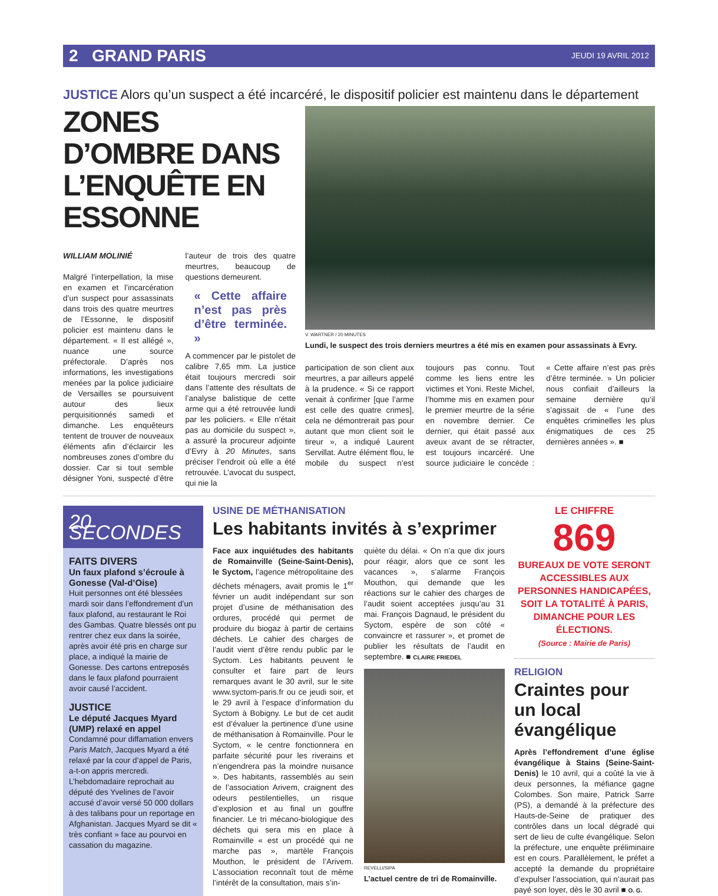2 GRAND PARIS JEUDI 19 AVRIL 2012
JUSTICE Alors qu’un suspect a été incarcéré, le dispositif policier est maintenu dans le département
ZONES D’OMBRE DANS L’ENQUÊTE EN ESSONNE
WILLIAM MOLINIÉ
Malgré l’interpellation, la mise en examen et l’incarcération d’un suspect pour assassinats dans trois des quatre meurtres de l’Essonne, le dispositif policier est maintenu dans le département. « Il est allégé », nuance une source préfectorale. D’après nos informations, les investigations menées par la police judiciaire de Versailles se poursuivent autour des lieux perquisitionnés samedi et dimanche. Les enquêteurs tentent de trouver de nouveaux éléments afin d’éclaircir les nombreuses zones d’ombre du dossier. Car si tout semble désigner Yoni, suspecté d’être l’auteur de trois des quatre meurtres, beaucoup de questions demeurent.
« Cette affaire n’est pas près d’être terminée. »
A commencer par le pistolet de calibre 7,65 mm. La justice était toujours mercredi soir dans l’attente des résultats de l’analyse balistique de cette arme qui a été retrouvée lundi par les policiers. « Elle n’était pas au domicile du suspect », a assuré la procureur adjointe d’Evry à 20 Minutes, sans préciser l’endroit où elle a été retrouvée. L’avocat du suspect, qui nie la
V. WARTNER / 20 MINUTES
Lundi, le suspect des trois derniers meurtres a été mis en examen pour assassinats à Evry.
participation de son client aux meurtres, a par ailleurs appelé à la prudence. « Si ce rapport venait à confirmer [que l’arme est celle des quatre crimes], cela ne démontrerait pas pour autant que mon client soit le tireur », a indiqué Laurent Servillat. Autre élément flou, le mobile du suspect n’est toujours pas connu. Tout comme les liens entre les victimes et Yoni. Reste Michel, l’homme mis en examen pour le premier meurtre de la série en novembre dernier. Ce dernier, qui était passé aux aveux avant de se rétracter, est toujours incarcéré. Une source judiciaire le concède : « Cette affaire n’est pas près d’être terminée. » Un policier nous confiait d’ailleurs la semaine dernière qu’il s’agissait de « l’une des enquêtes criminelles les plus énigmatiques de ces 25 dernières années ». ■
20 SECONDES
FAITS DIVERS
Un faux plafond s’écroule à Gonesse (Val-d’Oise)
Huit personnes ont été blessées mardi soir dans l’effondrement d’un faux plafond, au restaurant le Roi des Gambas. Quatre blessés ont pu rentrer chez eux dans la soirée, après avoir été pris en charge sur place, a indiqué la mairie de Gonesse. Des cartons entreposés dans le faux plafond pourraient avoir causé l’accident.
JUSTICE
Le député Jacques Myard (UMP) relaxé en appel
Condamné pour diffamation envers Paris Match, Jacques Myard a été relaxé par la cour d’appel de Paris, a-t-on appris mercredi. L’hebdomadaire reprochait au député des Yvelines de l’avoir accusé d’avoir versé 50 000 dollars à des talibans pour un reportage en Afghanistan. Jacques Myard se dit « très confiant » face au pourvoi en cassation du magazine.
USINE DE MÉTHANISATION
Les habitants invités à s’exprimer
Face aux inquiétudes des habitants de Romainville (Seine-Saint-Denis), le Syctom, l’agence métropolitaine des déchets ménagers, avait promis le 1<sup>er</sup> février un audit indépendant sur son projet d’usine de méthanisation des ordures, procédé qui permet de produire du biogaz à partir de certains déchets. Le cahier des charges de l’audit vient d’être rendu public par le Syctom. Les habitants peuvent le consulter et faire part de leurs remarques avant le 30 avril, sur le site www.syctom-paris.fr ou ce jeudi soir, et le 29 avril à l’espace d’information du Syctom à Bobigny. Le but de cet audit est d’évaluer la pertinence d’une usine de méthanisation à Romainville. Pour le Syctom, « le centre fonctionnera en parfaite sécurité pour les riverains et n’engendrera pas la moindre nuisance ». Des habitants, rassemblés au sein de l’association Arivem, craignent des odeurs pestilentielles, un risque d’explosion et au final un gouffre financier. Le tri mécano-biologique des déchets qui sera mis en place à Romainville « est un procédé qui ne marche pas », martèle François Mouthon, le président de l’Arivem. L’association reconnaît tout de même l’intérêt de la consultation, mais s’in-
quiète du délai. « On n’a que dix jours pour réagir, alors que ce sont les vacances », s’alarme François Mouthon, qui demande que les réactions sur le cahier des charges de l’audit soient acceptées jusqu’au 31 mai. François Dagnaud, le président du Syctom, espère de son côté « convaincre et rassurer », et promet de publier les résultats de l’audit en septembre. ■ CLAIRE FRIEDEL
REVELLI/SIPA
L’actuel centre de tri de Romainville.
LE CHIFFRE
869
BUREAUX DE VOTE SERONT ACCESSIBLES AUX PERSONNES HANDICAPÉES, SOIT LA TOTALITÉ À PARIS, DIMANCHE POUR LES ÉLECTIONS.
(Source : Mairie de Paris)
RELIGION
Craintes pour un local évangélique
Après l’effondrement d’une église évangélique à Stains (Seine-Saint-Denis) le 10 avril, qui a coûté la vie à deux personnes, la méfiance gagne Colombes. Son maire, Patrick Sarre (PS), a demandé à la préfecture des Hauts-de-Seine de pratiquer des contrôles dans un local dégradé qui sert de lieu de culte évangélique. Selon la préfecture, une enquête préliminaire est en cours. Parallèlement, le préfet a accepté la demande du propriétaire d’expulser l’association, qui n’aurait pas payé son loyer, dès le 30 avril ■ O. G.